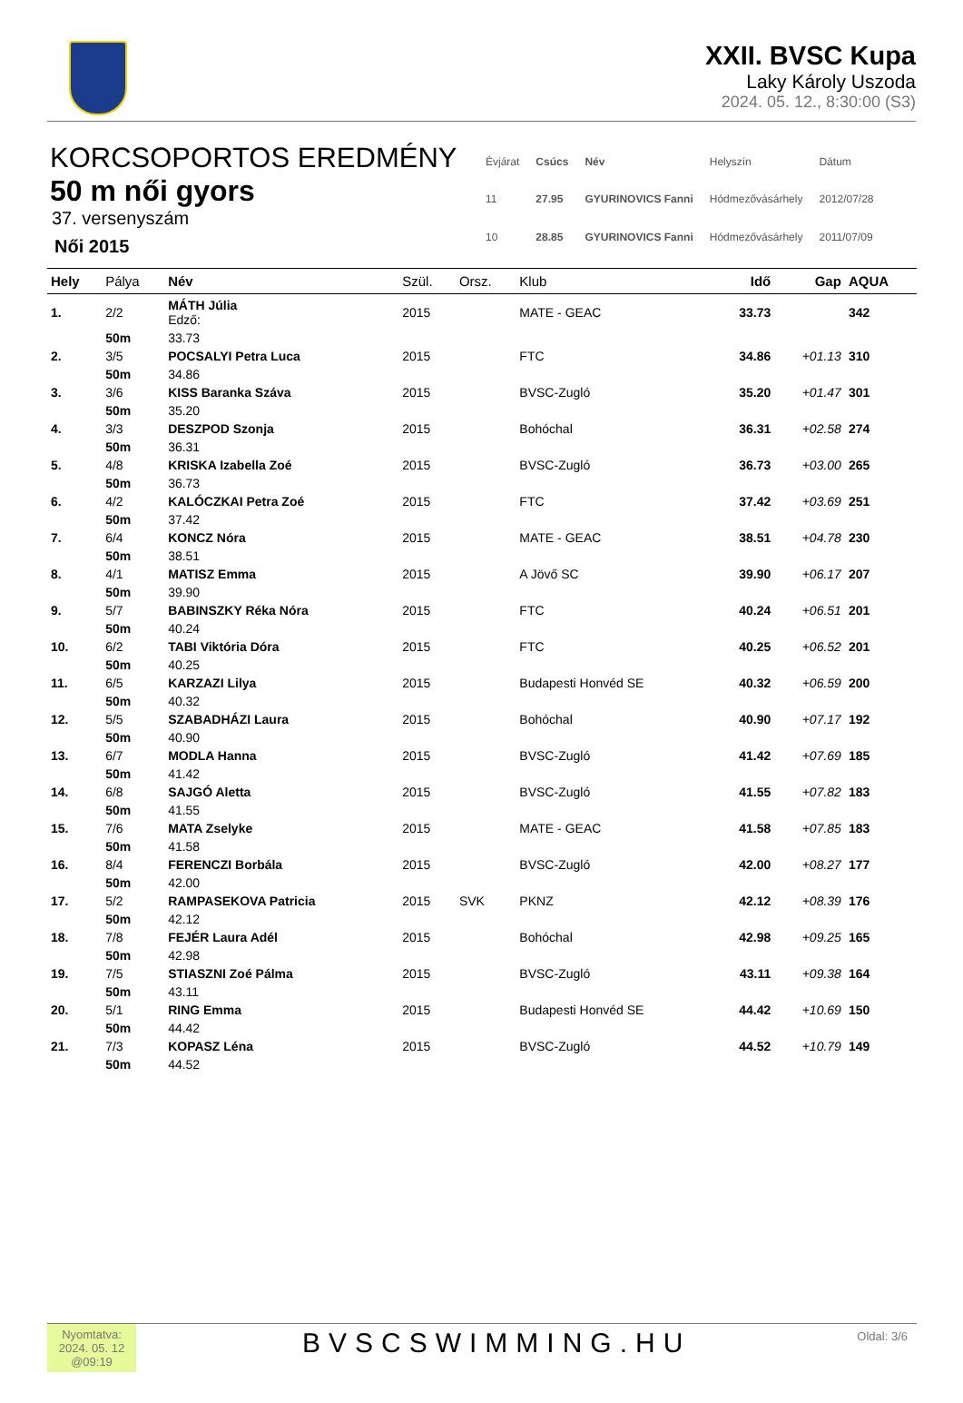XXII. BVSC Kupa
Laky Károly Uszoda
2024. 05. 12., 8:30:00 (S3)
KORCSOPORTOS EREDMÉNY
50 m női gyors
37. versenyszám
Női 2015
| Évjárat | Csúcs | Név | Helyszín | Dátum |
| 11 | 27.95 | GYURINOVICS Fanni | Hódmezővásárhely | 2012/07/28 |
| 10 | 28.85 | GYURINOVICS Fanni | Hódmezővásárhely | 2011/07/09 |
| Hely | Pálya | Név | Szül. | Orsz. | Klub | Idő | Gap | AQUA |
| --- | --- | --- | --- | --- | --- | --- | --- | --- |
| 1. | 2/2 | MÁTH Júlia Edző: | 2015 | | MATE - GEAC | 33.73 | | 342 |
| | 50m | 33.73 | | | | | | |
| 2. | 3/5 | POCSALYI Petra Luca | 2015 | | FTC | 34.86 | +01.13 | 310 |
| | 50m | 34.86 | | | | | | |
| 3. | 3/6 | KISS Baranka Száva | 2015 | | BVSC-Zugló | 35.20 | +01.47 | 301 |
| | 50m | 35.20 | | | | | | |
| 4. | 3/3 | DESZPOD Szonja | 2015 | | Bohóchal | 36.31 | +02.58 | 274 |
| | 50m | 36.31 | | | | | | |
| 5. | 4/8 | KRISKA Izabella Zoé | 2015 | | BVSC-Zugló | 36.73 | +03.00 | 265 |
| | 50m | 36.73 | | | | | | |
| 6. | 4/2 | KALÓCZKAI Petra Zoé | 2015 | | FTC | 37.42 | +03.69 | 251 |
| | 50m | 37.42 | | | | | | |
| 7. | 6/4 | KONCZ Nóra | 2015 | | MATE - GEAC | 38.51 | +04.78 | 230 |
| | 50m | 38.51 | | | | | | |
| 8. | 4/1 | MATISZ Emma | 2015 | | A Jövő SC | 39.90 | +06.17 | 207 |
| | 50m | 39.90 | | | | | | |
| 9. | 5/7 | BABINSZKY Réka Nóra | 2015 | | FTC | 40.24 | +06.51 | 201 |
| | 50m | 40.24 | | | | | | |
| 10. | 6/2 | TABI Viktória Dóra | 2015 | | FTC | 40.25 | +06.52 | 201 |
| | 50m | 40.25 | | | | | | |
| 11. | 6/5 | KARZAZI Lilya | 2015 | | Budapesti Honvéd SE | 40.32 | +06.59 | 200 |
| | 50m | 40.32 | | | | | | |
| 12. | 5/5 | SZABADHÁZI Laura | 2015 | | Bohóchal | 40.90 | +07.17 | 192 |
| | 50m | 40.90 | | | | | | |
| 13. | 6/7 | MODLA Hanna | 2015 | | BVSC-Zugló | 41.42 | +07.69 | 185 |
| | 50m | 41.42 | | | | | | |
| 14. | 6/8 | SAJGÓ Aletta | 2015 | | BVSC-Zugló | 41.55 | +07.82 | 183 |
| | 50m | 41.55 | | | | | | |
| 15. | 7/6 | MATA Zselyke | 2015 | | MATE - GEAC | 41.58 | +07.85 | 183 |
| | 50m | 41.58 | | | | | | |
| 16. | 8/4 | FERENCZI Borbála | 2015 | | BVSC-Zugló | 42.00 | +08.27 | 177 |
| | 50m | 42.00 | | | | | | |
| 17. | 5/2 | RAMPASEKOVA Patricia | 2015 | SVK | PKNZ | 42.12 | +08.39 | 176 |
| | 50m | 42.12 | | | | | | |
| 18. | 7/8 | FEJÉR Laura Adél | 2015 | | Bohóchal | 42.98 | +09.25 | 165 |
| | 50m | 42.98 | | | | | | |
| 19. | 7/5 | STIASZNI Zoé Pálma | 2015 | | BVSC-Zugló | 43.11 | +09.38 | 164 |
| | 50m | 43.11 | | | | | | |
| 20. | 5/1 | RING Emma | 2015 | | Budapesti Honvéd SE | 44.42 | +10.69 | 150 |
| | 50m | 44.42 | | | | | | |
| 21. | 7/3 | KOPASZ Léna | 2015 | | BVSC-Zugló | 44.52 | +10.79 | 149 |
| | 50m | 44.52 | | | | | | |
Nyomtatva:
2024. 05. 12
@09:19
BVSCSWIMMING.HU
Oldal: 3/6